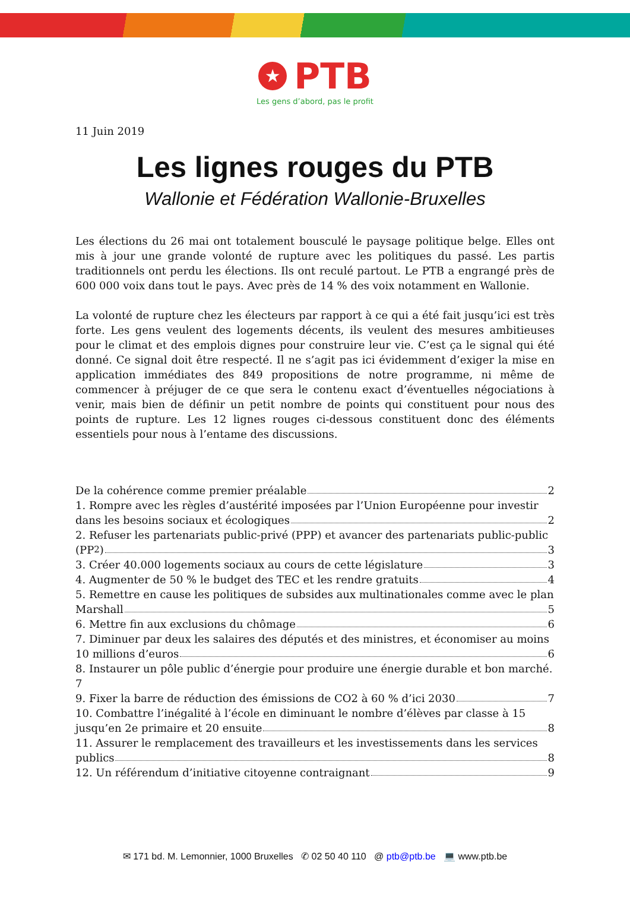★ PTB
Les gens d’abord, pas le profit
11 Juin 2019
Les lignes rouges du PTB
Wallonie et Fédération Wallonie-Bruxelles
Les élections du 26 mai ont totalement bousculé le paysage politique belge. Elles ont mis à jour une grande volonté de rupture avec les politiques du passé. Les partis traditionnels ont perdu les élections. Ils ont reculé partout. Le PTB a engrangé près de 600 000 voix dans tout le pays. Avec près de 14 % des voix notamment en Wallonie.
La volonté de rupture chez les électeurs par rapport à ce qui a été fait jusqu’ici est très forte. Les gens veulent des logements décents, ils veulent des mesures ambitieuses pour le climat et des emplois dignes pour construire leur vie. C’est ça le signal qui été donné. Ce signal doit être respecté. Il ne s’agit pas ici évidemment d’exiger la mise en application immédiates des 849 propositions de notre programme, ni même de commencer à préjuger de ce que sera le contenu exact d’éventuelles négociations à venir, mais bien de définir un petit nombre de points qui constituent pour nous des points de rupture. Les 12 lignes rouges ci-dessous constituent donc des éléments essentiels pour nous à l’entame des discussions.
De la cohérence comme premier préalable 2
1. Rompre avec les règles d’austérité imposées par l’Union Européenne pour investir
dans les besoins sociaux et écologiques 2
2. Refuser les partenariats public-privé (PPP) et avancer des partenariats public-public
(PP<sup>2</sup>) 3
3. Créer 40.000 logements sociaux au cours de cette législature 3
4. Augmenter de 50 % le budget des TEC et les rendre gratuits 4
5. Remettre en cause les politiques de subsides aux multinationales comme avec le plan
Marshall 5
6. Mettre fin aux exclusions du chômage 6
7. Diminuer par deux les salaires des députés et des ministres, et économiser au moins
10 millions d’euros 6
8. Instaurer un pôle public d’énergie pour produire une énergie durable et bon marché. 7
9. Fixer la barre de réduction des émissions de CO2 à 60 % d’ici 2030 7
10. Combattre l’inégalité à l’école en diminuant le nombre d’élèves par classe à 15
jusqu’en 2e primaire et 20 ensuite 8
11. Assurer le remplacement des travailleurs et les investissements dans les services
publics 8
12. Un référendum d’initiative citoyenne contraignant 9
✉ 171 bd. M. Lemonnier, 1000 Bruxelles ✆ 02 50 40 110 @ ptb@ptb.be 💻 www.ptb.be